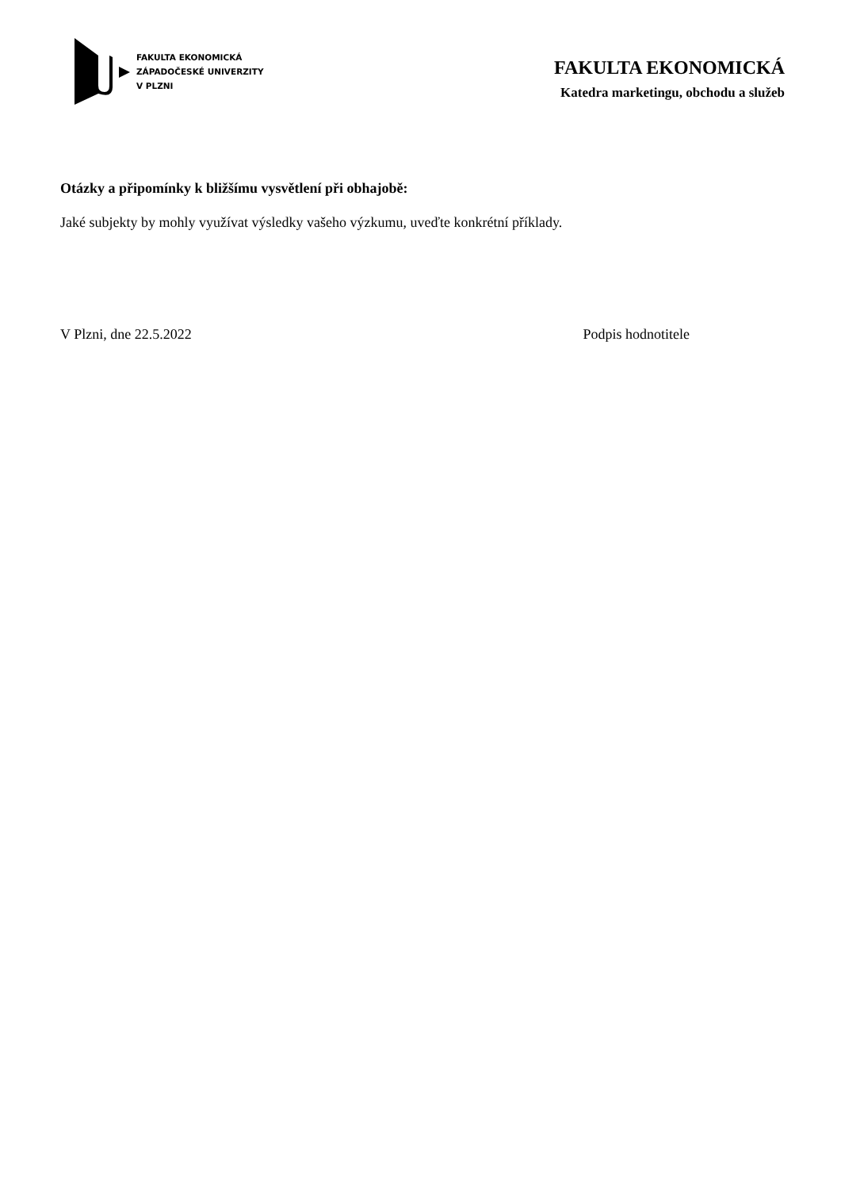FAKULTA EKONOMICKÁ
ZÁPADOČESKÉ UNIVERZITY
V PLZNI
FAKULTA EKONOMICKÁ
Katedra marketingu, obchodu a služeb
Otázky a připomínky k bližšímu vysvětlení při obhajobě:
Jaké subjekty by mohly využívat výsledky vašeho výzkumu, uveďte konkrétní příklady.
V Plzni, dne 22.5.2022 Podpis hodnotitele